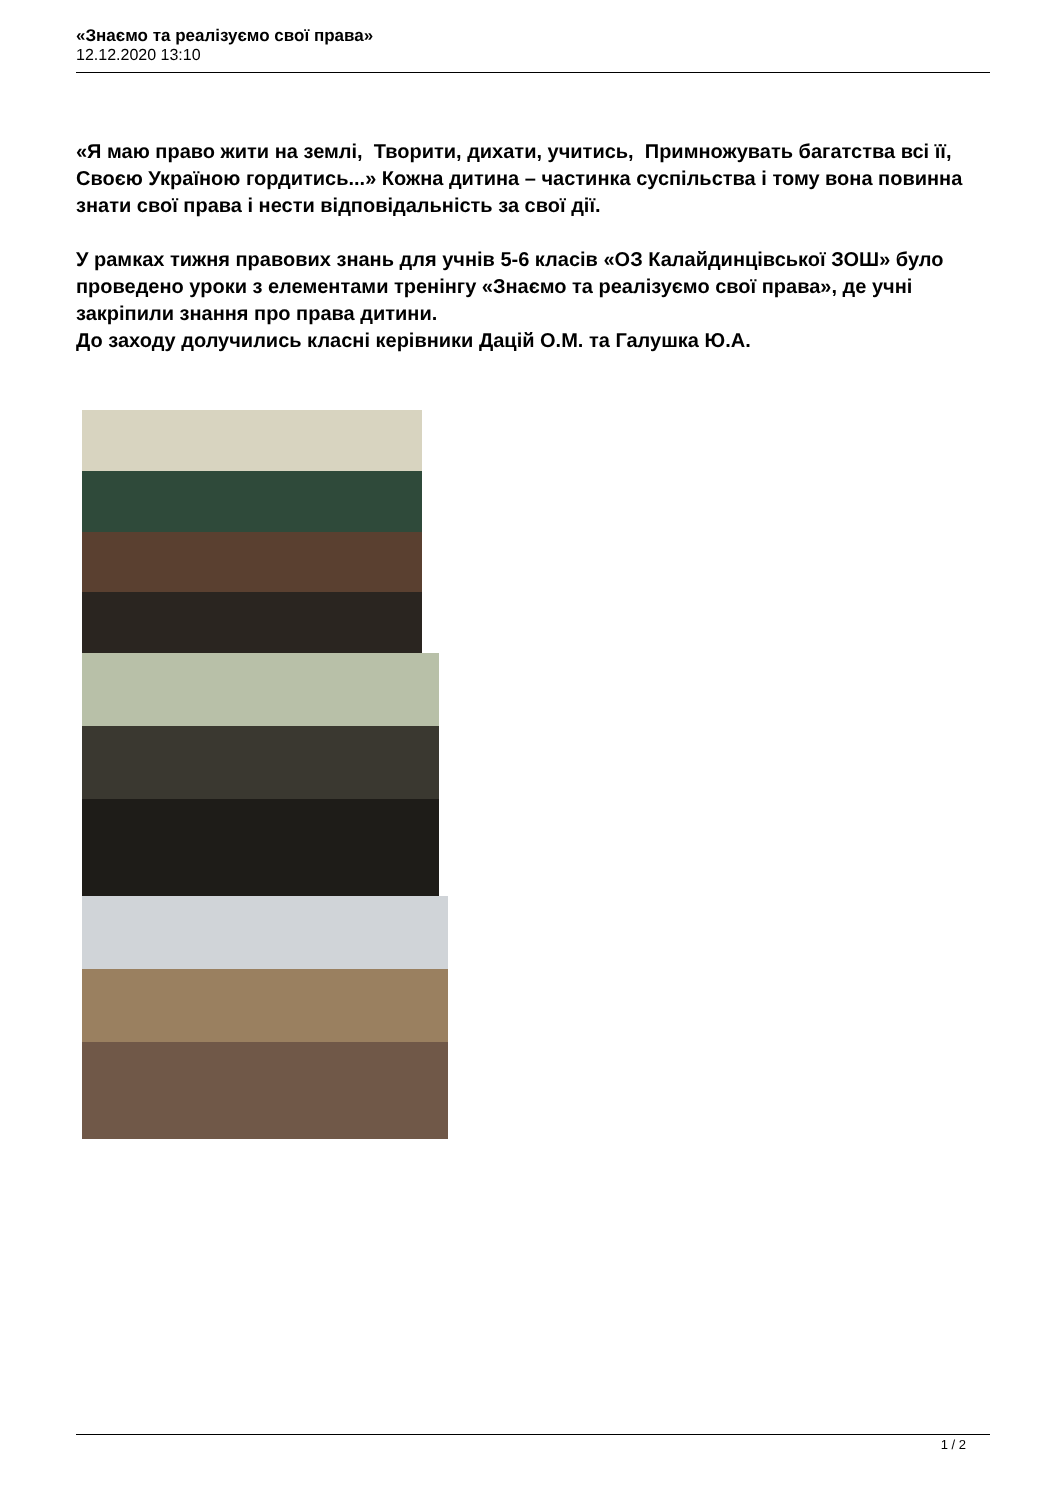«Знаємо та реалізуємо свої права»
12.12.2020 13:10
«Я маю право жити на землі, Творити, дихати, учитись, Примножувать багатства всі її, Своєю Україною гордитись...» Кожна дитина – частинка суспільства і тому вона повинна знати свої права і нести відповідальність за свої дії.
У рамках тижня правових знань для учнів 5-6 класів «ОЗ Калайдинцівської ЗОШ» було проведено уроки з елементами тренінгу «Знаємо та реалізуємо свої права», де учні закріпили знання про права дитини.
До заходу долучились класні керівники Дацій О.М. та Галушка Ю.А.
1 / 2